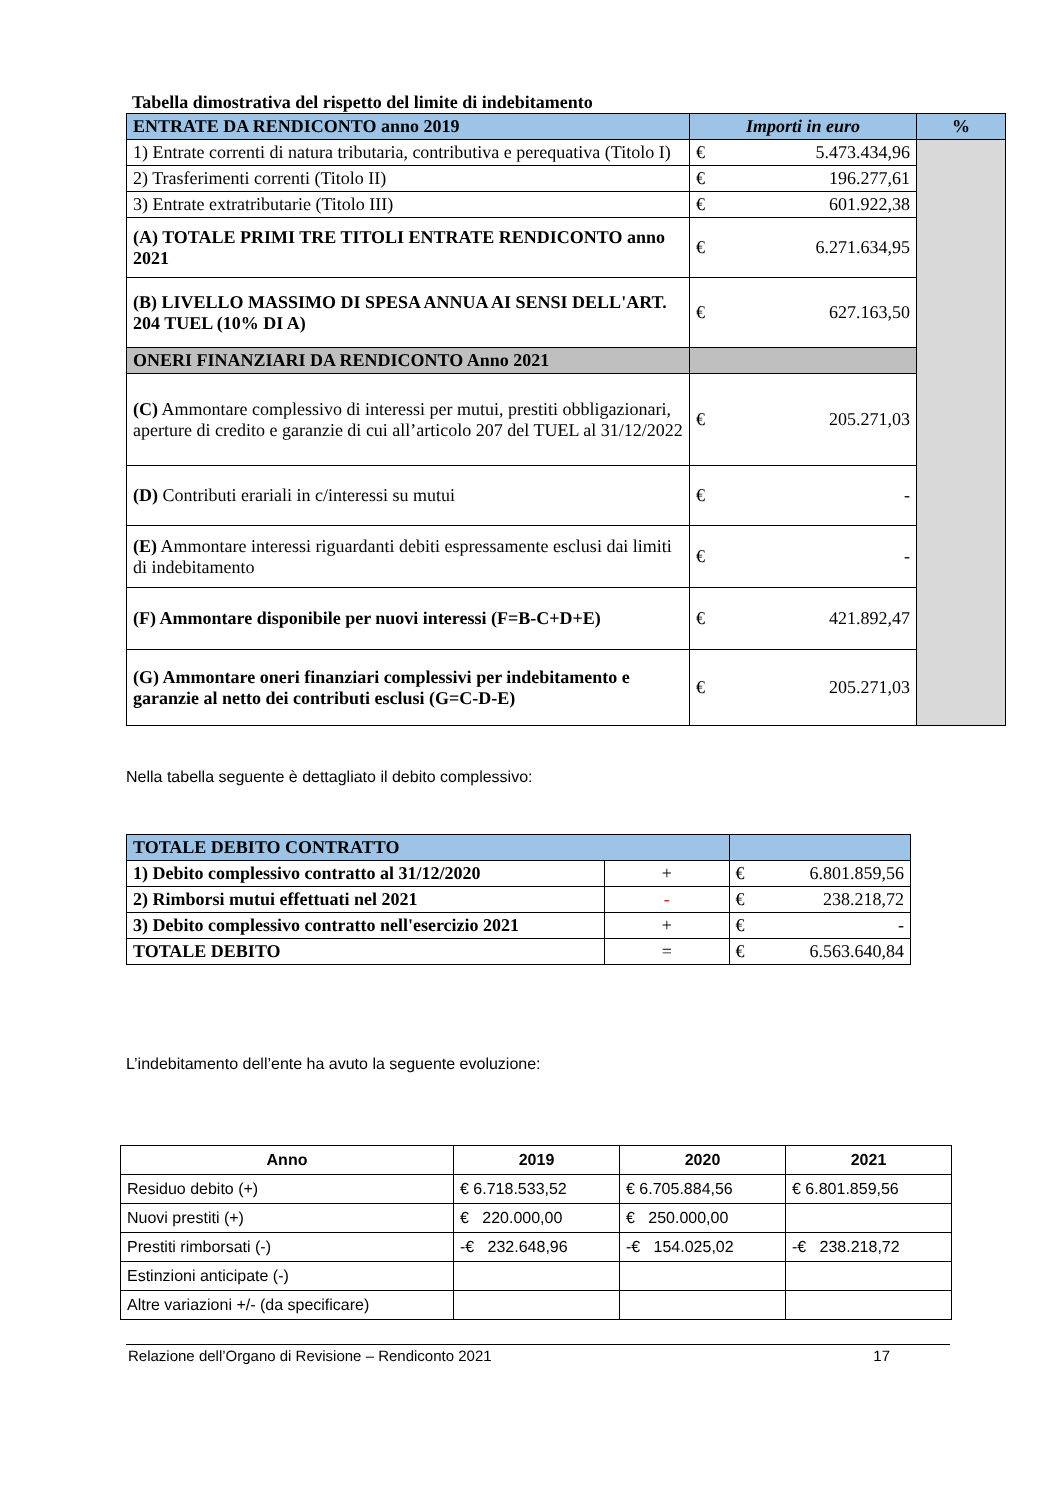Tabella dimostrativa del rispetto del limite di indebitamento
| ENTRATE DA RENDICONTO anno 2019 | Importi in euro | | % |
| --- | --- | --- | --- |
| 1) Entrate correnti di natura tributaria, contributiva e perequativa (Titolo I) | € | 5.473.434,96 | |
| 2) Trasferimenti correnti (Titolo II) | € | 196.277,61 | |
| 3) Entrate extratributarie (Titolo III) | € | 601.922,38 | |
| (A) TOTALE PRIMI TRE TITOLI ENTRATE RENDICONTO anno 2021 | € | 6.271.634,95 | |
| (B) LIVELLO MASSIMO DI SPESA ANNUA AI SENSI DELL'ART. 204 TUEL (10% DI A) | € | 627.163,50 | |
| ONERI FINANZIARI DA RENDICONTO Anno 2021 | | | |
| (C) Ammontare complessivo di interessi per mutui, prestiti obbligazionari, aperture di credito e garanzie di cui all’articolo 207 del TUEL al 31/12/2022 | € | 205.271,03 | |
| (D) Contributi erariali in c/interessi su mutui | € | - | |
| (E) Ammontare interessi riguardanti debiti espressamente esclusi dai limiti di indebitamento | € | - | |
| (F) Ammontare disponibile per nuovi interessi (F=B-C+D+E) | € | 421.892,47 | |
| (G) Ammontare oneri finanziari complessivi per indebitamento e garanzie al netto dei contributi esclusi (G=C-D-E) | € | 205.271,03 | |
Nella tabella seguente è dettagliato il debito complessivo:
| TOTALE DEBITO CONTRATTO | | | |
| 1) Debito complessivo contratto al 31/12/2020 | + | € | 6.801.859,56 |
| 2) Rimborsi mutui effettuati nel 2021 | - | € | 238.218,72 |
| 3) Debito complessivo contratto nell'esercizio 2021 | + | € | - |
| TOTALE DEBITO | = | € | 6.563.640,84 |
L’indebitamento dell’ente ha avuto la seguente evoluzione:
| Anno | 2019 | 2020 | 2021 |
| --- | --- | --- | --- |
| Residuo debito (+) | € 6.718.533,52 | € 6.705.884,56 | € 6.801.859,56 |
| Nuovi prestiti (+) | € 220.000,00 | € 250.000,00 | |
| Prestiti rimborsati (-) | -€ 232.648,96 | -€ 154.025,02 | -€ 238.218,72 |
| Estinzioni anticipate (-) | | | |
| Altre variazioni +/- (da specificare) | | | |
Relazione dell’Organo di Revisione – Rendiconto 2021 17